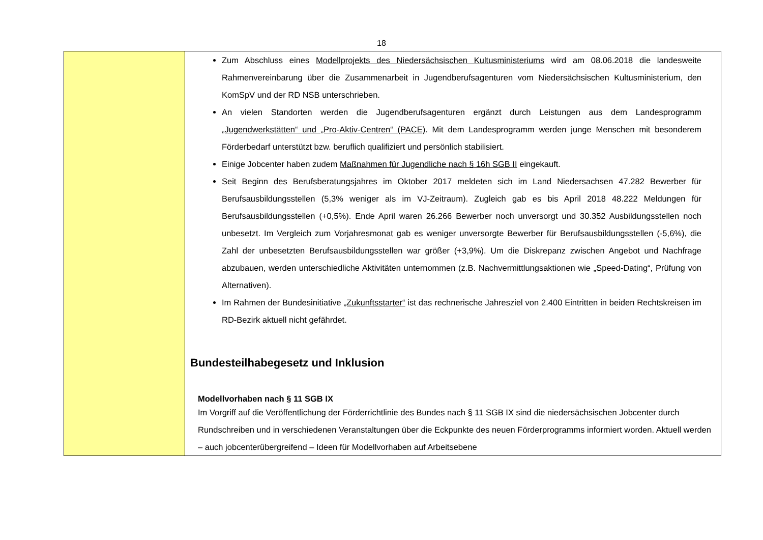18
| | Zum Abschluss eines Modellprojekts des Niedersächsischen Kultusministeriums wird am 08.06.2018 die landesweite Rahmenvereinbarung über die Zusammenarbeit in Jugendberufsagenturen vom Niedersächsischen Kultusministerium, den KomSpV und der RD NSB unterschrieben. An vielen Standorten werden die Jugendberufsagenturen ergänzt durch Leistungen aus dem Landesprogramm „Jugendwerkstätten“ und „Pro-Aktiv-Centren“ (PACE) . Mit dem Landesprogramm werden junge Menschen mit besonderem Förderbedarf unterstützt bzw. beruflich qualifiziert und persönlich stabilisiert. Einige Jobcenter haben zudem Maßnahmen für Jugendliche nach § 16h SGB II eingekauft. Seit Beginn des Berufsberatungsjahres im Oktober 2017 meldeten sich im Land Niedersachsen 47.282 Bewerber für Berufsausbildungsstellen (5,3% weniger als im VJ-Zeitraum). Zugleich gab es bis April 2018 48.222 Meldungen für Berufsausbildungsstellen (+0,5%). Ende April waren 26.266 Bewerber noch unversorgt und 30.352 Ausbildungsstellen noch unbesetzt. Im Vergleich zum Vorjahresmonat gab es weniger unversorgte Bewerber für Berufsausbildungsstellen (-5,6%), die Zahl der unbesetzten Berufsausbildungsstellen war größer (+3,9%). Um die Diskrepanz zwischen Angebot und Nachfrage abzubauen, werden unterschiedliche Aktivitäten unternommen (z.B. Nachvermittlungsaktionen wie „Speed-Dating“, Prüfung von Alternativen). Im Rahmen der Bundesinitiative „Zukunftsstarter“ ist das rechnerische Jahresziel von 2.400 Eintritten in beiden Rechtskreisen im RD-Bezirk aktuell nicht gefährdet. Bundesteilhabegesetz und Inklusion Modellvorhaben nach § 11 SGB IX Im Vorgriff auf die Veröffentlichung der Förderrichtlinie des Bundes nach § 11 SGB IX sind die niedersächsischen Jobcenter durch Rundschreiben und in verschiedenen Veranstaltungen über die Eckpunkte des neuen Förderprogramms informiert worden. Aktuell werden – auch jobcenterübergreifend – Ideen für Modellvorhaben auf Arbeitsebene |